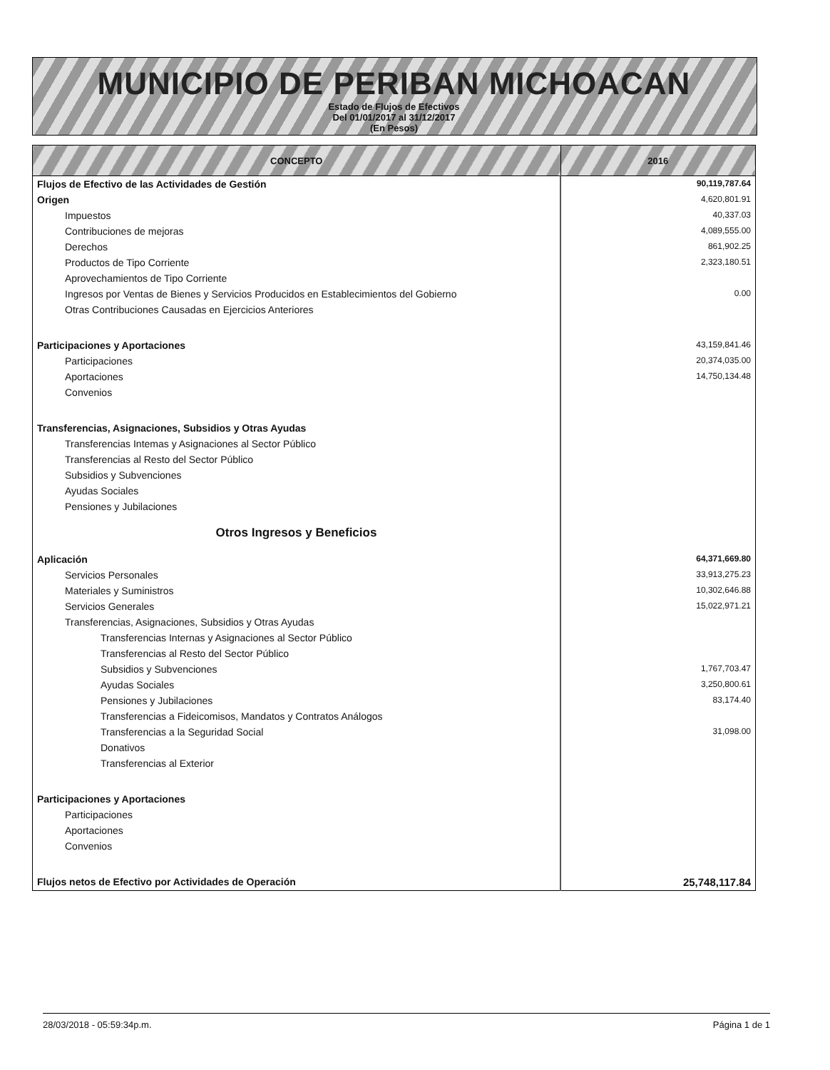MUNICIPIO DE PERIBAN MICHOACAN
Estado de Flujos de Efectivos
Del 01/01/2017 al 31/12/2017
(En Pesos)
| CONCEPTO | 2016 |
| --- | --- |
| Flujos de Efectivo de las Actividades de Gestión | 90,119,787.64 |
| Origen | 4,620,801.91 |
| Impuestos | 40,337.03 |
| Contribuciones de mejoras | 4,089,555.00 |
| Derechos | 861,902.25 |
| Productos de Tipo Corriente | 2,323,180.51 |
| Aprovechamientos de Tipo Corriente | |
| Ingresos por Ventas de Bienes y Servicios Producidos en Establecimientos del Gobierno | 0.00 |
| Otras Contribuciones Causadas en Ejercicios Anteriores | |
| Participaciones y Aportaciones | 43,159,841.46 |
| Participaciones | 20,374,035.00 |
| Aportaciones | 14,750,134.48 |
| Convenios | |
| Transferencias, Asignaciones, Subsidios y Otras Ayudas | |
| Transferencias Intemas y Asignaciones al Sector Público | |
| Transferencias al Resto del Sector Público | |
| Subsidios y Subvenciones | |
| Ayudas Sociales | |
| Pensiones y Jubilaciones | |
| Otros Ingresos y Beneficios | |
| Aplicación | 64,371,669.80 |
| Servicios Personales | 33,913,275.23 |
| Materiales y Suministros | 10,302,646.88 |
| Servicios Generales | 15,022,971.21 |
| Transferencias, Asignaciones, Subsidios y Otras Ayudas | |
| Transferencias Internas y Asignaciones al Sector Público | |
| Transferencias al Resto del Sector Público | |
| Subsidios y Subvenciones | 1,767,703.47 |
| Ayudas Sociales | 3,250,800.61 |
| Pensiones y Jubilaciones | 83,174.40 |
| Transferencias a Fideicomisos, Mandatos y Contratos Análogos | |
| Transferencias a la Seguridad Social | 31,098.00 |
| Donativos | |
| Transferencias al Exterior | |
| Participaciones y Aportaciones | |
| Participaciones | |
| Aportaciones | |
| Convenios | |
| Flujos netos de Efectivo por Actividades de Operación | 25,748,117.84 |
28/03/2018 - 05:59:34p.m. Página 1 de 1